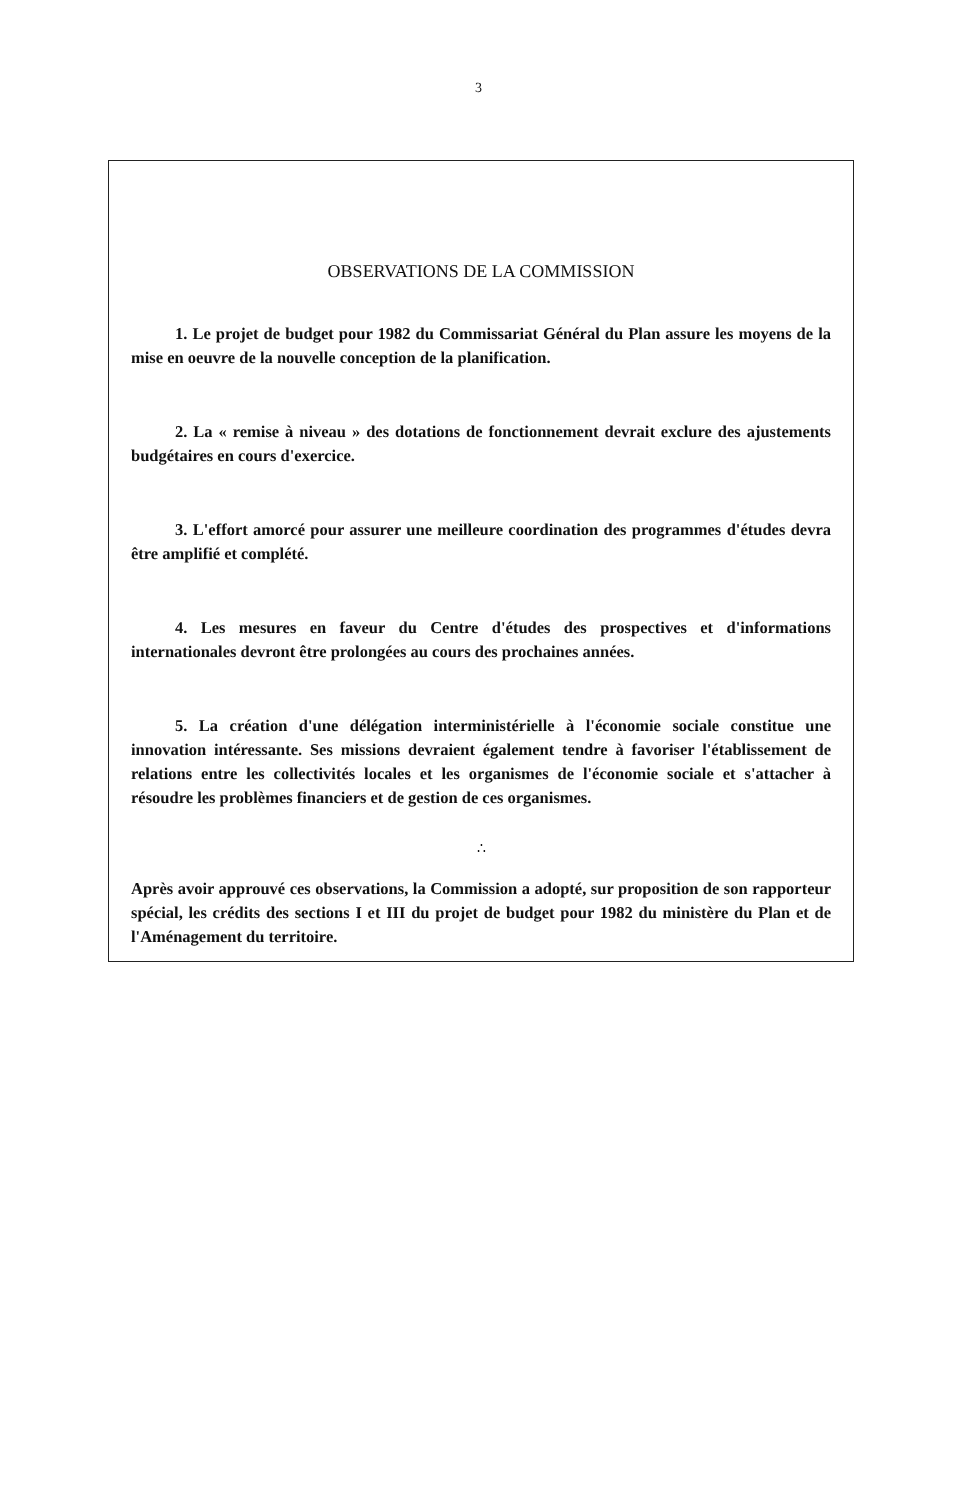3
OBSERVATIONS DE LA COMMISSION
1. Le projet de budget pour 1982 du Commissariat Général du Plan assure les moyens de la mise en oeuvre de la nouvelle conception de la planification.
2. La « remise à niveau » des dotations de fonctionnement devrait exclure des ajustements budgétaires en cours d'exercice.
3. L'effort amorcé pour assurer une meilleure coordination des programmes d'études devra être amplifié et complété.
4. Les mesures en faveur du Centre d'études des prospectives et d'informations internationales devront être prolongées au cours des prochaines années.
5. La création d'une délégation interministérielle à l'économie sociale constitue une innovation intéressante. Ses missions devraient également tendre à favoriser l'établissement de relations entre les collectivités locales et les organismes de l'économie sociale et s'attacher à résoudre les problèmes financiers et de gestion de ces organismes.
∴
Après avoir approuvé ces observations, la Commission a adopté, sur proposition de son rapporteur spécial, les crédits des sections I et III du projet de budget pour 1982 du ministère du Plan et de l'Aménagement du territoire.